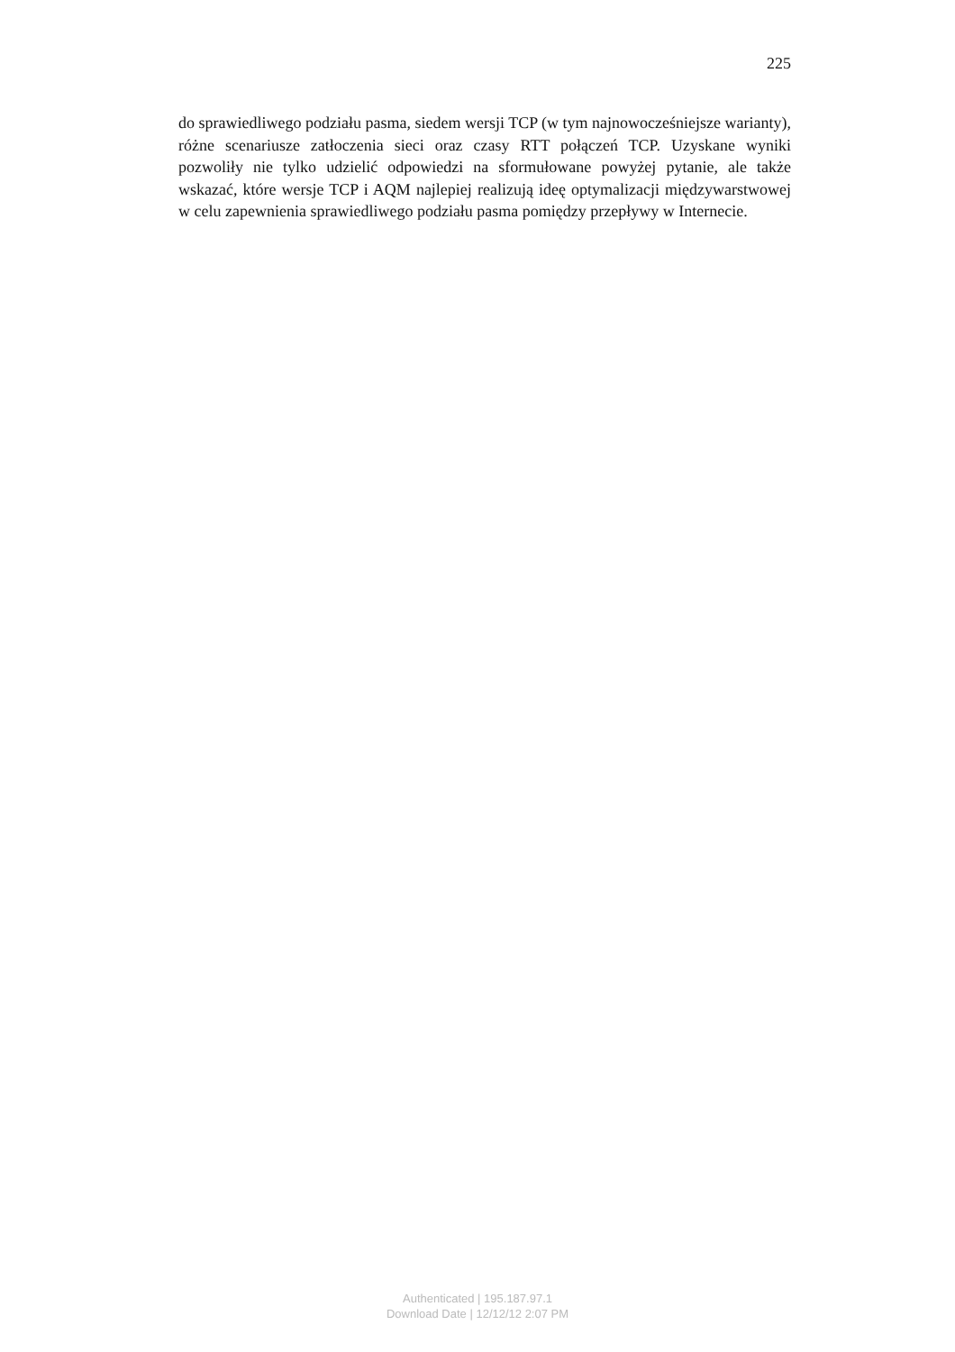225
do sprawiedliwego podziału pasma, siedem wersji TCP (w tym najnowocześniejsze warianty), różne scenariusze zatłoczenia sieci oraz czasy RTT połączeń TCP. Uzyskane wyniki pozwoliły nie tylko udzielić odpowiedzi na sformułowane powyżej pytanie, ale także wskazać, które wersje TCP i AQM najlepiej realizują ideę optymalizacji międzywarstwowej w celu zapewnienia sprawiedliwego podziału pasma pomiędzy przepływy w Internecie.
Authenticated | 195.187.97.1
Download Date | 12/12/12 2:07 PM